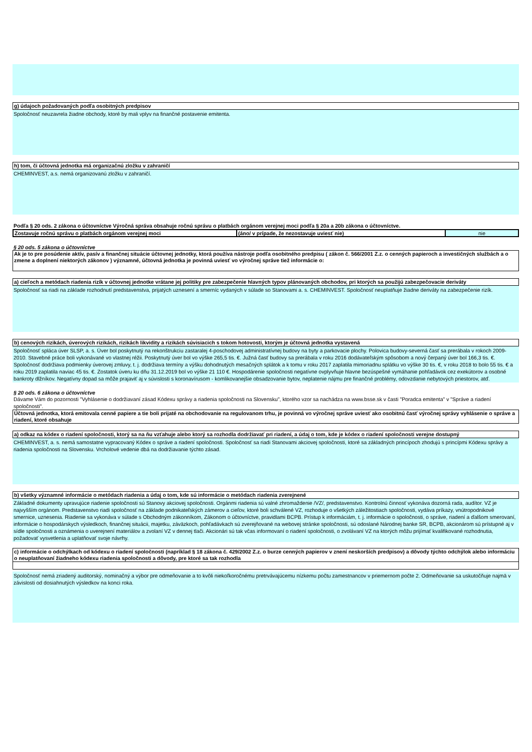g) údajoch požadovaných podľa osobitných predpisov
Spoločnosť neuzavrela žiadne obchody, ktoré by mali vplyv na finančné postavenie emitenta.
h) tom, či účtovná jednotka má organizačnú zložku v zahraničí
CHEMINVEST, a.s. nemá organizovanú zložku v zahraničí.
Podľa § 20 ods. 2 zákona o účtovníctve Výročná správa obsahuje ročnú správu o platbách orgánom verejnej moci podľa § 20a a 20b zákona o účtovníctve.
| Zostavuje ročnú správu o platbách orgánom verejnej moci | (áno/ v prípade, že nezostavuje uviesť nie) | nie |
§ 20 ods. 5 zákona o účtovníctve
Ak je to pre posúdenie aktív, pasív a finančnej situácie účtovnej jednotky, ktorá používa nástroje podľa osobitného predpisu ( zákon č. 566/2001 Z.z. o cenných papieroch a investičných službách a o zmene a doplnení niektorých zákonov ) významné, účtovná jednotka je povinná uviesť vo výročnej správe tiež informácie o:
a) cieľoch a metódach riadenia rizík v účtovnej jednotke vrátane jej politiky pre zabezpečenie hlavných typov plánovaných obchodov, pri ktorých sa použijú zabezpečovacie deriváty
Spoločnosť sa riadi na základe rozhodnutí predstavenstva, prijatých uznesení a smerníc vydaných v súlade so Stanovami a. s. CHEMINVEST. Spoločnosť neuplatňuje žiadne deriváty na zabezpečenie rizík.
b) cenových rizikách, úverových rizikách, rizikách likvidity a rizikách súvisiacich s tokom hotovosti, ktorým je účtovná jednotka vystavená
Spoločnosť spláca úver SLSP, a. s. Úver bol poskytnutý na rekonštrukciu zastaralej 4-poschodovej administratívnej budovy na byty a parkovacie plochy. Polovica budovy-severná časť sa prerábala v rokoch 2009-2010. Stavebné práce boli vykonávané vo vlastnej réžii. Poskytnutý úver bol vo výške 265,5 tis. €. Južná časť budovy sa prerábala v roku 2016 dodávateľským spôsobom a nový čerpaný úver bol 166,3 tis. €. Spoločnosť dodržiava podmienky úverovej zmluvy, t. j. dodržiava termíny a výšku dohodnutých mesačných splátok a k tomu v roku 2017 zaplatila mimoriadnu splátku vo výške 30 tis. €, v roku 2018 to bolo 55 tis. € a roku 2019 zaplatila naviac 45 tis. €. Zostatok úveru ku dňu 31.12.2019 bol vo výške 21 110 €. Hospodárenie spoločnosti negatívne ovplyvňuje hlavne bezúspešné vymáhanie pohľadávok cez exekútorov a osobné bankroty dlžníkov. Negatívny dopad sa môže prajaviť aj v súvislosti s koronavírusom - komlikovanejšie obsadzovanie bytov, neplatenie nájmu pre finančné problémy, odovzdanie nebytových priestorov, atď.
§ 20 ods. 6 zákona o účtovníctve
Dávame Vám do pozornosti "Vyhlásenie o dodržiavaní zásad Kódexu správy a riadenia spoločnosti na Slovensku", ktorého vzor sa nachádza na www.bsse.sk v časti "Poradca emitenta" v "Správe a riadení spoločnosti".
Účtovná jednotka, ktorá emitovala cenné papiere a tie boli prijaté na obchodovanie na regulovanom trhu, je povinná vo výročnej správe uviesť ako osobitnú časť výročnej správy vyhlásenie o správe a riadení, ktoré obsahuje
a) odkaz na kódex o riadení spoločnosti, ktorý sa na ňu vzťahuje alebo ktorý sa rozhodla dodržiavať pri riadení, a údaj o tom, kde je kódex o riadení spoločnosti verejne dostupný
CHEMINVEST, a. s. nemá samostatne vypracovaný Kódex o správe a riadení spoločnosti. Spoločnosť sa riadi Stanovami akciovej spoločnosti, ktoré sa základných princípoch zhodujú s princípmi Kódexu správy a riadenia spoločnosti na Slovensku. Vrcholové vedenie dbá na dodržiavanie týchto zásad.
b) všetky významné informácie o metódach riadenia a údaj o tom, kde sú informácie o metódach riadenia zverejnené
Základné dokumenty upravujúce riadenie spoločnosti sú Stanovy akciovej spoločnosti. Orgánmi riadenia sú valné zhromaždenie /VZ/, predstavenstvo. Kontrolnú činnosť vykonáva dozorná rada, audítor. VZ je najvyšším orgánom. Predstavenstvo riadi spoločnosť na základe podnikateľských zámerov a cieľov, ktoré boli schválené VZ, rozhoduje o všetkých záležitostiach spoločnosti, vydáva príkazy, vnútropodnikové smernice, uznesenia. Riadenie sa vykonáva v súlade s Obchodným zákonníkom, Zákonom o účtovníctve, pravidlami BCPB. Prístup k informáciám, t. j. informácie o spoločnosti, o správe, riadení a ďalšom smerovaní, informácie o hospodárskych výsledkoch, finančnej situácii, majetku, záväzkoch, pohľadávkach sú zverejňované na webovej stránke spoločnosti, sú odoslané Národnej banke SR, BCPB, akcionárom sú prístupné aj v sídle spoločnosti a oznámenia o uverejnení materiálov a zvolaní VZ v dennej tlači. Akcionári sú tak včas informovaní o riadení spoločnosti, o zvolávaní VZ na ktorých môžu prijímať kvalifikované rozhodnutia, požadovať vysvetlenia a uplatňovať svoje návrhy.
c) informácie o odchýlkach od kódexu o riadení spoločnosti (napríklad § 18 zákona č. 429/2002 Z.z. o burze cenných papierov v znení neskorších predpisov) a dôvody týchto odchýlok alebo informáciu o neuplatňovaní žiadneho kódexu riadenia spoločnosti a dôvody, pre ktoré sa tak rozhodla
Spoločnosť nemá zriadený auditorský, nominačný a výbor pre odmeňovanie a to kvôli niekoľkoročnému pretrvávajúcemu nízkemu počtu zamestnancov v priemernom počte 2. Odmeňovanie sa uskutočňuje najmä v závislosti od dosiahnutých výsledkov na konci roka.